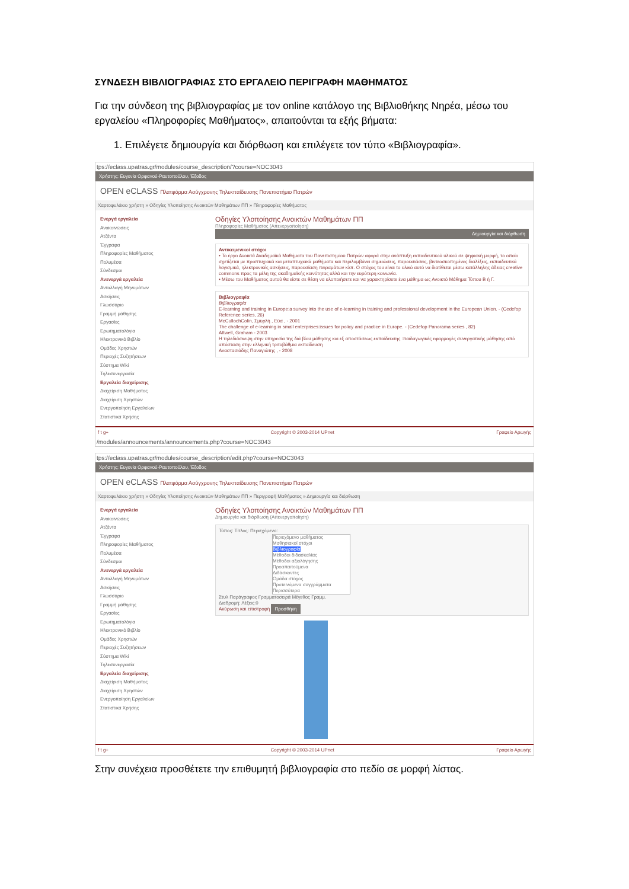ΣΥΝΔΕΣΗ ΒΙΒΛΙΟΓΡΑΦΙΑΣ ΣΤΟ ΕΡΓΑΛΕΙΟ ΠΕΡΙΓΡΑΦΗ ΜΑΘΗΜΑΤΟΣ
Για την σύνδεση της βιβλιογραφίας με τον online κατάλογο της Βιβλιοθήκης Νηρέα, μέσω του εργαλείου «Πληροφορίες Μαθήματος», απαιτούνται τα εξής βήματα:
1. Επιλέγετε δημιουργία και διόρθωση και επιλέγετε τον τύπο «Βιβλιογραφία».
tps://eclass.upatras.gr/modules/course_description/?course=NOC3043
Χρήστης: Ευγενία Ορφανού-Ραυτοπούλου, Έξοδος
OPEN eCLASS Πλατφόρμα Ασύγχρονης Τηλεκπαίδευσης Πανεπιστήμιο Πατρών
Χαρτοφυλάκιο χρήστη » Οδηγίες Υλοποίησης Ανοικτών Μαθημάτων ΠΠ » Πληροφορίες Μαθήματος
Ενεργά εργαλεία
Ανακοινώσεις
Ατζέντα
Έγγραφα
Πληροφορίες Μαθήματος
Πολυμέσα
Σύνδεσμοι
Ανενεργά εργαλεία
Ανταλλαγή Μηνυμάτων
Ασκήσεις
Γλωσσάριο
Γραμμή μάθησης
Εργασίες
Ερωτηματολόγια
Ηλεκτρονικό Βιβλίο
Ομάδες Χρηστών
Περιοχές Συζητήσεων
Σύστημα Wiki
Τηλεσυνεργασία
Εργαλεία διαχείρισης
Διαχείριση Μαθήματος
Διαχείριση Χρηστών
Ενεργοποίηση Εργαλείων
Στατιστικά Χρήσης
Οδηγίες Υλοποίησης Ανοικτών Μαθημάτων ΠΠ
Πληροφορίες Μαθήματος (Απενεργοποίηση)
Δημιουργία και διόρθωση
Αντικειμενικοί στόχοι
• Το έργο Ανοικτά Ακαδημαϊκά Μαθήματα του Πανεπιστημίου Πατρών αφορά στην ανάπτυξη εκπαιδευτικού υλικού σε ψηφιακή μορφή, το οποίο σχετίζεται με προπτυχιακά και μεταπτυχιακά μαθήματα και περιλαμβάνει σημειώσεις, παρουσιάσεις, βιντεοσκοπημένες διαλέξεις, εκπαιδευτικά λογισμικά, ηλεκτρονικές ασκήσεις, παρουσίαση πειραμάτων κλπ. Ο στόχος του είναι το υλικό αυτό να διατίθεται μέσω κατάλληλης άδειας creative commons προς τα μέλη της ακαδημαϊκής κοινότητας αλλά και την ευρύτερη κοινωνία.
• Μέσω του Μαθήματος αυτού θα είστε σε θέση να υλοποιήσετε και να χαρακτηρίσετε ένα μάθημα ως Ανοικτό Μάθημα Τύπου Β ή Γ.
Βιβλιογραφία
Βιβλιογραφία
E-learning and training in Europe:a survey into the use of e-learning in training and professional development in the European Union. - (Cedefop Reference series, 26)
McCullochColin, Σμυρλή , Εύα , - 2001
The challenge of e-learning in small enterprises:issues for policy and practice in Europe. - (Cedefop Panorama series , 82)
Attwell, Graham - 2003
Η τηλεδιάσκεψη στην υπηρεσία της διά βίου μάθησης και εξ αποστάσεως εκπαίδευσης :παιδαγωγικές εφαρμογές συνεργατικής μάθησης από απόσταση στην ελληνική τριτοβάθμια εκπαίδευση
Αναστασιάδης Παναγιώτης , - 2008
f t g+ Copyright © 2003-2014 UPnet Γραφείο Αρωγής
/modules/announcements/announcements.php?course=NOC3043
tps://eclass.upatras.gr/modules/course_description/edit.php?course=NOC3043
Χρήστης: Ευγενία Ορφανού-Ραυτοπούλου, Έξοδος
OPEN eCLASS Πλατφόρμα Ασύγχρονης Τηλεκπαίδευσης Πανεπιστήμιο Πατρών
Χαρτοφυλάκιο χρήστη » Οδηγίες Υλοποίησης Ανοικτών Μαθημάτων ΠΠ » Περιγραφή Μαθήματος » Δημιουργία και διόρθωση
Ενεργά εργαλεία
Ανακοινώσεις
Ατζέντα
Έγγραφα
Πληροφορίες Μαθήματος
Πολυμέσα
Σύνδεσμοι
Ανενεργά εργαλεία
Ανταλλαγή Μηνυμάτων
Ασκήσεις
Γλωσσάριο
Γραμμή μάθησης
Εργασίες
Ερωτηματολόγια
Ηλεκτρονικό Βιβλίο
Ομάδες Χρηστών
Περιοχές Συζητήσεων
Σύστημα Wiki
Τηλεσυνεργασία
Εργαλεία διαχείρισης
Διαχείριση Μαθήματος
Διαχείριση Χρηστών
Ενεργοποίηση Εργαλείων
Στατιστικά Χρήσης
Οδηγίες Υλοποίησης Ανοικτών Μαθημάτων ΠΠ
Δημιουργία και διόρθωση (Απενεργοποίηση)
Τύπος: Τίτλος: Περιεχόμενο:
Περιεχόμενο μαθήματος
Μαθησιακοί στόχοι
Βιβλιογραφία
Μέθοδοι διδασκαλίας
Μέθοδοι αξιολόγησης
Προαπαιτούμενα
Διδάσκοντες
Ομάδα στόχος
Προτεινόμενα συγγράμματα
Περισσότερα
Στυλ Παράγραφος Γραμματοσειρά Μέγεθος Γραμμ.
Διαδρομή: Λέξεις:0
Ακύρωση και επιστροφή Προσθήκη
f t g+ Copyright © 2003-2014 UPnet Γραφείο Αρωγής
Στην συνέχεια προσθέτετε την επιθυμητή βιβλιογραφία στο πεδίο σε μορφή λίστας.